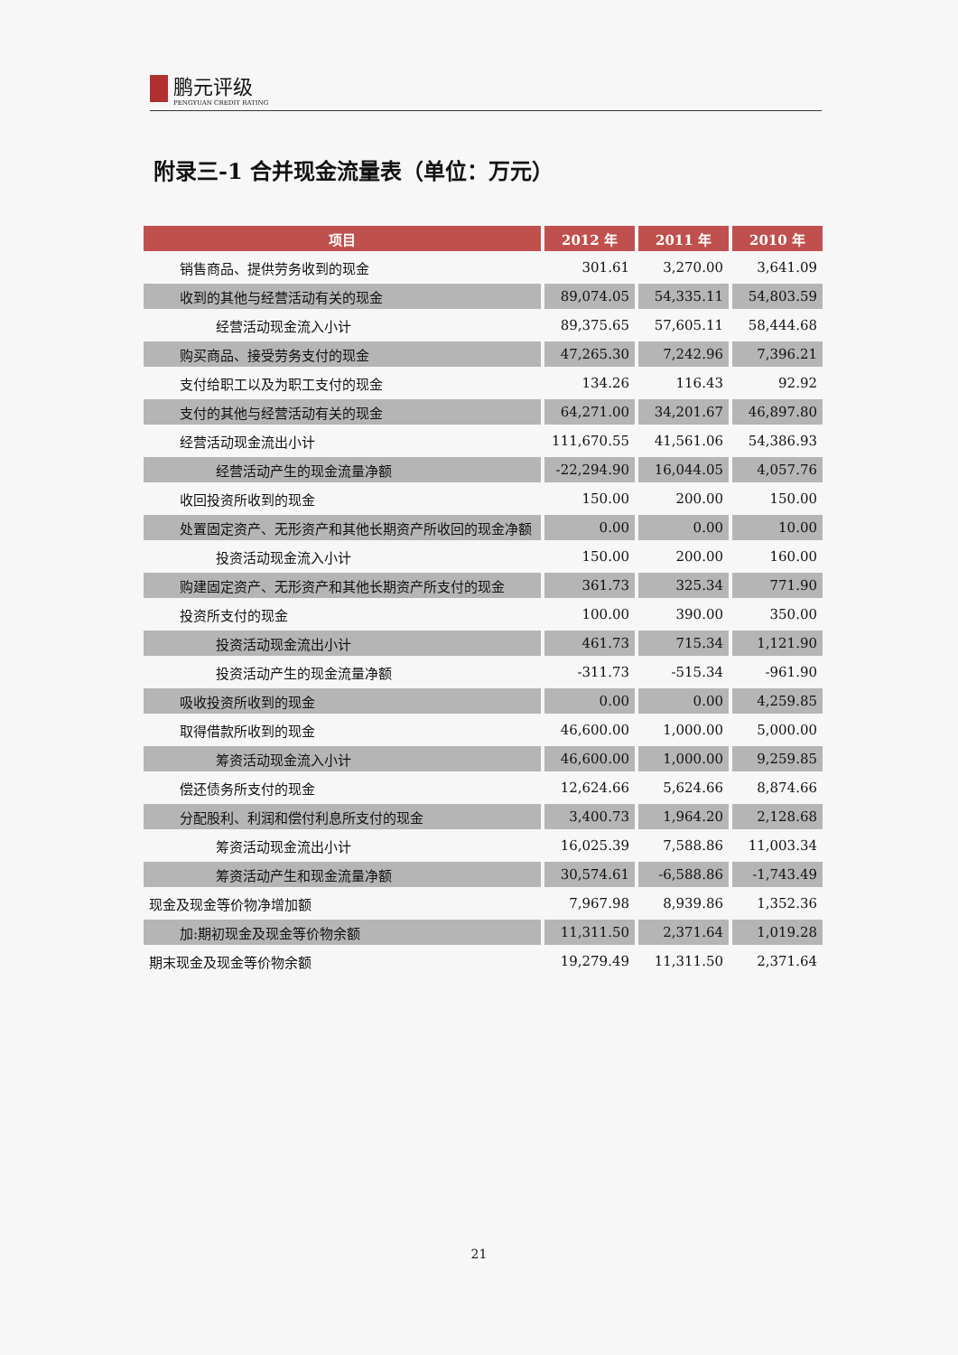鹏元评级 PENGYUAN CREDIT RATING
附录三-1 合并现金流量表（单位：万元）
| 项目 | 2012 年 | 2011 年 | 2010 年 |
| --- | --- | --- | --- |
| 销售商品、提供劳务收到的现金 | 301.61 | 3,270.00 | 3,641.09 |
| 收到的其他与经营活动有关的现金 | 89,074.05 | 54,335.11 | 54,803.59 |
| 经营活动现金流入小计 | 89,375.65 | 57,605.11 | 58,444.68 |
| 购买商品、接受劳务支付的现金 | 47,265.30 | 7,242.96 | 7,396.21 |
| 支付给职工以及为职工支付的现金 | 134.26 | 116.43 | 92.92 |
| 支付的其他与经营活动有关的现金 | 64,271.00 | 34,201.67 | 46,897.80 |
| 经营活动现金流出小计 | 111,670.55 | 41,561.06 | 54,386.93 |
| 经营活动产生的现金流量净额 | -22,294.90 | 16,044.05 | 4,057.76 |
| 收回投资所收到的现金 | 150.00 | 200.00 | 150.00 |
| 处置固定资产、无形资产和其他长期资产所收回的现金净额 | 0.00 | 0.00 | 10.00 |
| 投资活动现金流入小计 | 150.00 | 200.00 | 160.00 |
| 购建固定资产、无形资产和其他长期资产所支付的现金 | 361.73 | 325.34 | 771.90 |
| 投资所支付的现金 | 100.00 | 390.00 | 350.00 |
| 投资活动现金流出小计 | 461.73 | 715.34 | 1,121.90 |
| 投资活动产生的现金流量净额 | -311.73 | -515.34 | -961.90 |
| 吸收投资所收到的现金 | 0.00 | 0.00 | 4,259.85 |
| 取得借款所收到的现金 | 46,600.00 | 1,000.00 | 5,000.00 |
| 筹资活动现金流入小计 | 46,600.00 | 1,000.00 | 9,259.85 |
| 偿还债务所支付的现金 | 12,624.66 | 5,624.66 | 8,874.66 |
| 分配股利、利润和偿付利息所支付的现金 | 3,400.73 | 1,964.20 | 2,128.68 |
| 筹资活动现金流出小计 | 16,025.39 | 7,588.86 | 11,003.34 |
| 筹资活动产生和现金流量净额 | 30,574.61 | -6,588.86 | -1,743.49 |
| 现金及现金等价物净增加额 | 7,967.98 | 8,939.86 | 1,352.36 |
| 加:期初现金及现金等价物余额 | 11,311.50 | 2,371.64 | 1,019.28 |
| 期末现金及现金等价物余额 | 19,279.49 | 11,311.50 | 2,371.64 |
21